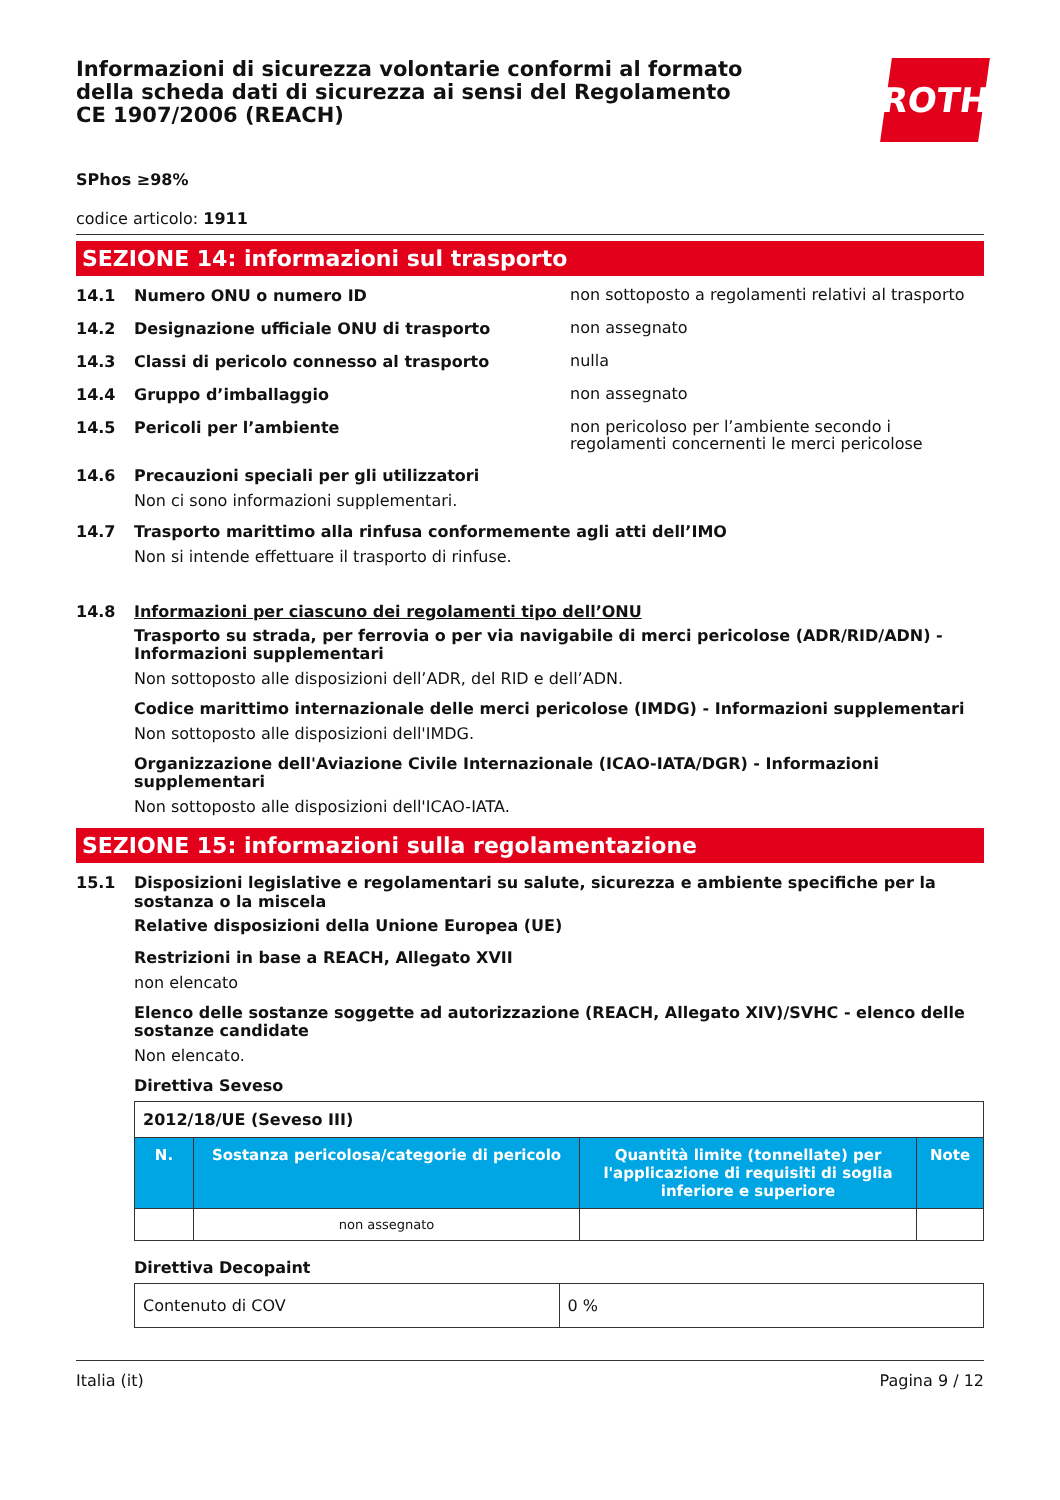Informazioni di sicurezza volontarie conformi al formato della scheda dati di sicurezza ai sensi del Regolamento CE 1907/2006 (REACH)
ROTH
SPhos ≥98%
codice articolo: 1911
SEZIONE 14: informazioni sul trasporto
14.1 Numero ONU o numero ID non sottoposto a regolamenti relativi al trasporto
14.2 Designazione ufficiale ONU di trasporto non assegnato
14.3 Classi di pericolo connesso al trasporto nulla
14.4 Gruppo d’imballaggio non assegnato
14.5 Pericoli per l’ambiente non pericoloso per l’ambiente secondo i regolamenti concernenti le merci pericolose
14.6 Precauzioni speciali per gli utilizzatori
Non ci sono informazioni supplementari.
14.7 Trasporto marittimo alla rinfusa conformemente agli atti dell’IMO
Non si intende effettuare il trasporto di rinfuse.
14.8 Informazioni per ciascuno dei regolamenti tipo dell’ONU
Trasporto su strada, per ferrovia o per via navigabile di merci pericolose (ADR/RID/ADN) - Informazioni supplementari
Non sottoposto alle disposizioni dell’ADR, del RID e dell’ADN.
Codice marittimo internazionale delle merci pericolose (IMDG) - Informazioni supplementari
Non sottoposto alle disposizioni dell'IMDG.
Organizzazione dell'Aviazione Civile Internazionale (ICAO-IATA/DGR) - Informazioni supplementari
Non sottoposto alle disposizioni dell'ICAO-IATA.
SEZIONE 15: informazioni sulla regolamentazione
15.1 Disposizioni legislative e regolamentari su salute, sicurezza e ambiente specifiche per la sostanza o la miscela
Relative disposizioni della Unione Europea (UE)
Restrizioni in base a REACH, Allegato XVII
non elencato
Elenco delle sostanze soggette ad autorizzazione (REACH, Allegato XIV)/SVHC - elenco delle sostanze candidate
Non elencato.
Direttiva Seveso
| 2012/18/UE (Seveso III) | | | |
| N. | Sostanza pericolosa/categorie di pericolo | Quantità limite (tonnellate) per l'applicazione di requisiti di soglia inferiore e superiore | Note |
| | non assegnato | | |
Direttiva Decopaint
| Contenuto di COV | 0 % |
Italia (it) Pagina 9 / 12